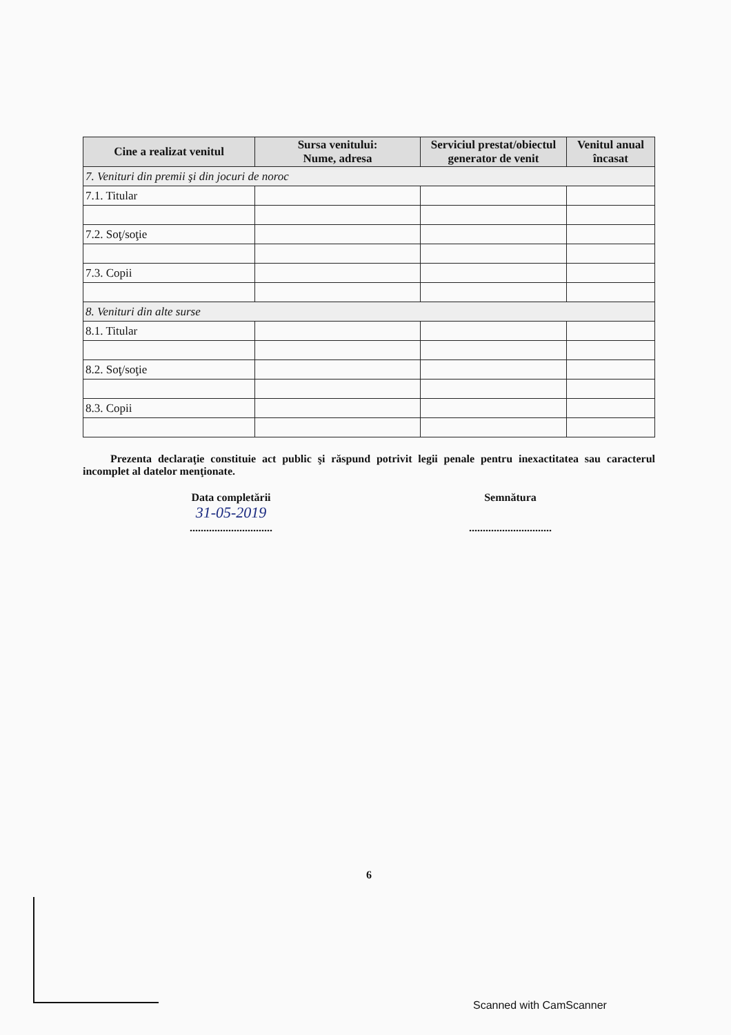| Cine a realizat venitul | Sursa venitului: Nume, adresa | Serviciul prestat/obiectul generator de venit | Venitul anual încasat |
| --- | --- | --- | --- |
| 7. Venituri din premii şi din jocuri de noroc | | | |
| 7.1. Titular | | | |
| 7.2. Soţ/soţie | | | |
| 7.3. Copii | | | |
| 8. Venituri din alte surse | | | |
| 8.1. Titular | | | |
| 8.2. Soţ/soţie | | | |
| 8.3. Copii | | | |
Prezenta declaraţie constituie act public şi răspund potrivit legii penale pentru inexactitatea sau caracterul incomplet al datelor menţionate.
Data completării
31-05-2019
..............................
Semnătura
..............................
6
Scanned with CamScanner